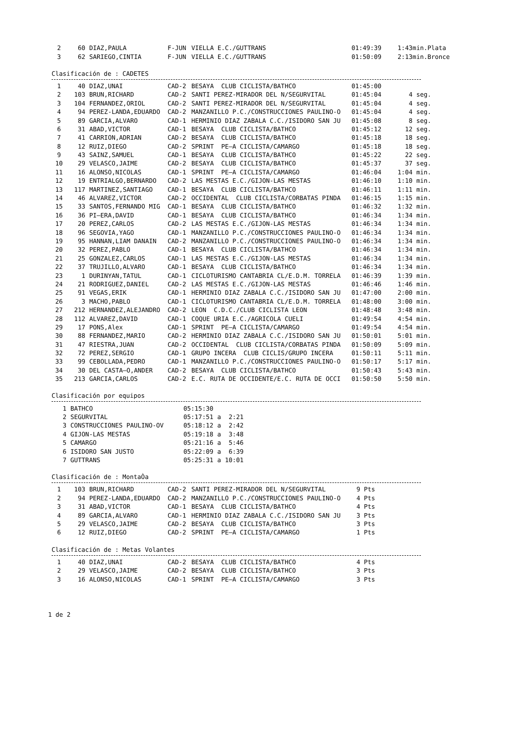| 2 | 60 | DIAZ,PAULA | F-JUN | VIELLA E.C./GUTTRANS | 01:49:39 | 1:43min.Plata |
| 3 | 62 | SARIEGO,CINTIA | F-JUN | VIELLA E.C./GUTTRANS | 01:50:09 | 2:13min.Bronce |
Clasificación de : CADETES
| 1 | 40 | DIAZ,UNAI | CAD-2 | BESAYA CLUB CICLISTA/BATHCO | 01:45:00 | |
| 2 | 103 | BRUN,RICHARD | CAD-2 | SANTI PEREZ-MIRADOR DEL N/SEGURVITAL | 01:45:04 | 4 seg. |
| 3 | 104 | FERNANDEZ,ORIOL | CAD-2 | SANTI PEREZ-MIRADOR DEL N/SEGURVITAL | 01:45:04 | 4 seg. |
| 4 | 94 | PEREZ-LANDA,EDUARDO | CAD-2 | MANZANILLO P.C./CONSTRUCCIONES PAULINO-O | 01:45:04 | 4 seg. |
| 5 | 89 | GARCIA,ALVARO | CAD-1 | HERMINIO DIAZ ZABALA C.C./ISIDORO SAN JU | 01:45:08 | 8 seg. |
| 6 | 31 | ABAD,VICTOR | CAD-1 | BESAYA CLUB CICLISTA/BATHCO | 01:45:12 | 12 seg. |
| 7 | 41 | CARRION,ADRIAN | CAD-2 | BESAYA CLUB CICLISTA/BATHCO | 01:45:18 | 18 seg. |
| 8 | 12 | RUIZ,DIEGO | CAD-2 | SPRINT PE—A CICLISTA/CAMARGO | 01:45:18 | 18 seg. |
| 9 | 43 | SAINZ,SAMUEL | CAD-1 | BESAYA CLUB CICLISTA/BATHCO | 01:45:22 | 22 seg. |
| 10 | 29 | VELASCO,JAIME | CAD-2 | BESAYA CLUB CICLISTA/BATHCO | 01:45:37 | 37 seg. |
| 11 | 16 | ALONSO,NICOLAS | CAD-1 | SPRINT PE—A CICLISTA/CAMARGO | 01:46:04 | 1:04 min. |
| 12 | 19 | ENTRIALGO,BERNARDO | CAD-2 | LAS MESTAS E.C./GIJON-LAS MESTAS | 01:46:10 | 1:10 min. |
| 13 | 117 | MARTINEZ,SANTIAGO | CAD-1 | BESAYA CLUB CICLISTA/BATHCO | 01:46:11 | 1:11 min. |
| 14 | 46 | ALVAREZ,VICTOR | CAD-2 | OCCIDENTAL CLUB CICLISTA/CORBATAS PINDA | 01:46:15 | 1:15 min. |
| 15 | 33 | SANTOS,FERNANDO MIG | CAD-1 | BESAYA CLUB CICLISTA/BATHCO | 01:46:32 | 1:32 min. |
| 16 | 36 | PI—ERA,DAVID | CAD-1 | BESAYA CLUB CICLISTA/BATHCO | 01:46:34 | 1:34 min. |
| 17 | 20 | PEREZ,CARLOS | CAD-2 | LAS MESTAS E.C./GIJON-LAS MESTAS | 01:46:34 | 1:34 min. |
| 18 | 96 | SEGOVIA,YAGO | CAD-1 | MANZANILLO P.C./CONSTRUCCIONES PAULINO-O | 01:46:34 | 1:34 min. |
| 19 | 95 | HANNAN,LIAM DANAIN | CAD-2 | MANZANILLO P.C./CONSTRUCCIONES PAULINO-O | 01:46:34 | 1:34 min. |
| 20 | 32 | PEREZ,PABLO | CAD-1 | BESAYA CLUB CICLISTA/BATHCO | 01:46:34 | 1:34 min. |
| 21 | 25 | GONZALEZ,CARLOS | CAD-1 | LAS MESTAS E.C./GIJON-LAS MESTAS | 01:46:34 | 1:34 min. |
| 22 | 37 | TRUJILLO,ALVARO | CAD-1 | BESAYA CLUB CICLISTA/BATHCO | 01:46:34 | 1:34 min. |
| 23 | 1 | DURINYAN,TATUL | CAD-1 | CICLOTURISMO CANTABRIA CL/E.D.M. TORRELA | 01:46:39 | 1:39 min. |
| 24 | 21 | RODRIGUEZ,DANIEL | CAD-2 | LAS MESTAS E.C./GIJON-LAS MESTAS | 01:46:46 | 1:46 min. |
| 25 | 91 | VEGAS,ERIK | CAD-1 | HERMINIO DIAZ ZABALA C.C./ISIDORO SAN JU | 01:47:00 | 2:00 min. |
| 26 | 3 | MACHO,PABLO | CAD-1 | CICLOTURISMO CANTABRIA CL/E.D.M. TORRELA | 01:48:00 | 3:00 min. |
| 27 | 212 | HERNANDEZ,ALEJANDRO | CAD-2 | LEON C.D.C./CLUB CICLISTA LEON | 01:48:48 | 3:48 min. |
| 28 | 112 | ALVAREZ,DAVID | CAD-1 | COQUE URIA E.C./AGRICOLA CUELI | 01:49:54 | 4:54 min. |
| 29 | 17 | PONS,Alex | CAD-1 | SPRINT PE—A CICLISTA/CAMARGO | 01:49:54 | 4:54 min. |
| 30 | 88 | FERNANDEZ,MARIO | CAD-2 | HERMINIO DIAZ ZABALA C.C./ISIDORO SAN JU | 01:50:01 | 5:01 min. |
| 31 | 47 | RIESTRA,JUAN | CAD-2 | OCCIDENTAL CLUB CICLISTA/CORBATAS PINDA | 01:50:09 | 5:09 min. |
| 32 | 72 | PEREZ,SERGIO | CAD-1 | GRUPO INCERA CLUB CICLIS/GRUPO INCERA | 01:50:11 | 5:11 min. |
| 33 | 99 | CEBOLLADA,PEDRO | CAD-1 | MANZANILLO P.C./CONSTRUCCIONES PAULINO-O | 01:50:17 | 5:17 min. |
| 34 | 30 | DEL CASTA—O,ANDER | CAD-2 | BESAYA CLUB CICLISTA/BATHCO | 01:50:43 | 5:43 min. |
| 35 | 213 | GARCIA,CARLOS | CAD-2 | E.C. RUTA DE OCCIDENTE/E.C. RUTA DE OCCI | 01:50:50 | 5:50 min. |
Clasificación por equipos
| 1 | BATHCO | 05:15:30 | | |
| 2 | SEGURVITAL | 05:17:51 | a | 2:21 |
| 3 | CONSTRUCCIONES PAULINO-OV | 05:18:12 | a | 2:42 |
| 4 | GIJON-LAS MESTAS | 05:19:18 | a | 3:48 |
| 5 | CAMARGO | 05:21:16 | a | 5:46 |
| 6 | ISIDORO SAN JUSTO | 05:22:09 | a | 6:39 |
| 7 | GUTTRANS | 05:25:31 | a | 10:01 |
Clasificación de : MontaÒa
| 1 | 103 | BRUN,RICHARD | CAD-2 | SANTI PEREZ-MIRADOR DEL N/SEGURVITAL | 9 Pts |
| 2 | 94 | PEREZ-LANDA,EDUARDO | CAD-2 | MANZANILLO P.C./CONSTRUCCIONES PAULINO-O | 4 Pts |
| 3 | 31 | ABAD,VICTOR | CAD-1 | BESAYA CLUB CICLISTA/BATHCO | 4 Pts |
| 4 | 89 | GARCIA,ALVARO | CAD-1 | HERMINIO DIAZ ZABALA C.C./ISIDORO SAN JU | 3 Pts |
| 5 | 29 | VELASCO,JAIME | CAD-2 | BESAYA CLUB CICLISTA/BATHCO | 3 Pts |
| 6 | 12 | RUIZ,DIEGO | CAD-2 | SPRINT PE—A CICLISTA/CAMARGO | 1 Pts |
Clasificación de : Metas Volantes
| 1 | 40 | DIAZ,UNAI | CAD-2 | BESAYA CLUB CICLISTA/BATHCO | 4 Pts |
| 2 | 29 | VELASCO,JAIME | CAD-2 | BESAYA CLUB CICLISTA/BATHCO | 3 Pts |
| 3 | 16 | ALONSO,NICOLAS | CAD-1 | SPRINT PE—A CICLISTA/CAMARGO | 3 Pts |
1 de 2